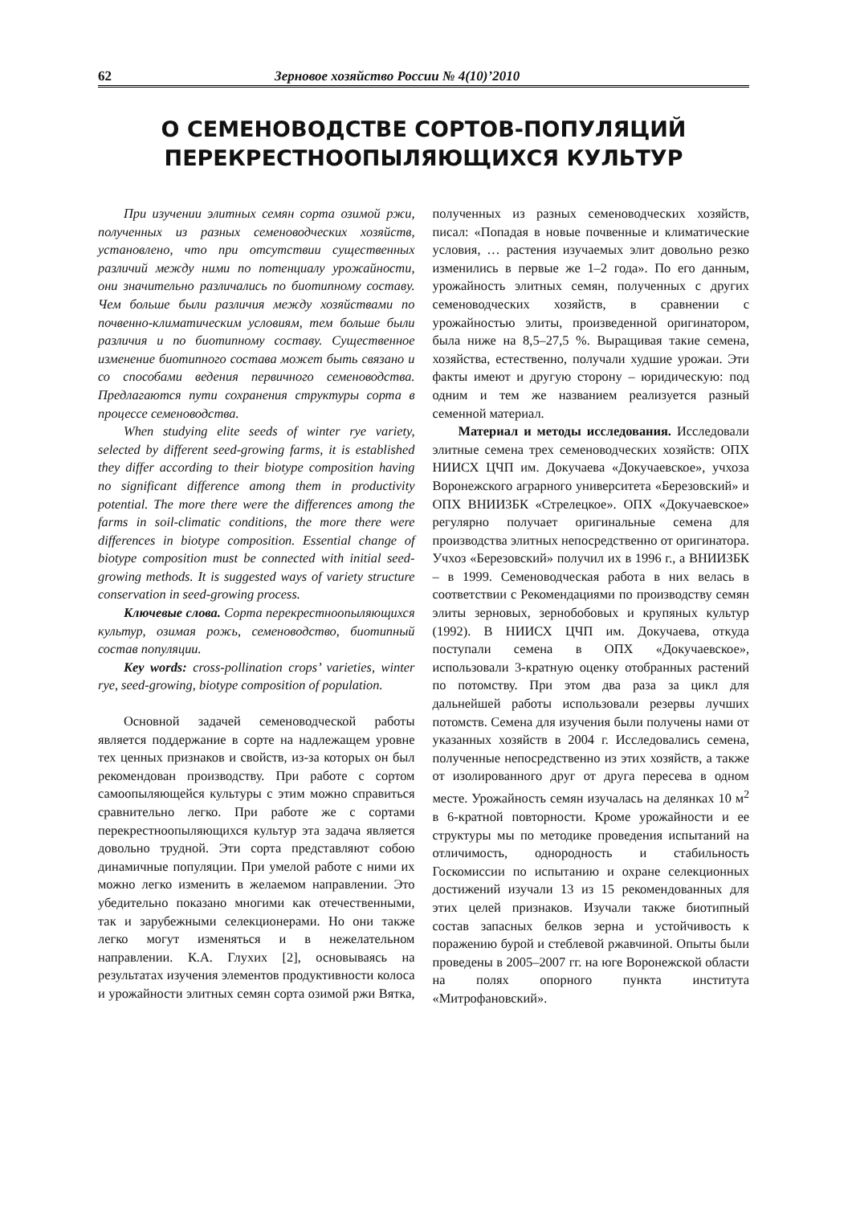62 Зерновое хозяйство России № 4(10)’2010
О СЕМЕНОВОДСТВЕ СОРТОВ-ПОПУЛЯЦИЙ
ПЕРЕКРЕСТНООПЫЛЯЮЩИХСЯ КУЛЬТУР
При изучении элитных семян сорта озимой ржи, полученных из разных семеноводческих хозяйств, установлено, что при отсутствии существенных различий между ними по потенциалу урожайности, они значительно различались по биотипному составу. Чем больше были различия между хозяйствами по почвенно-климатическим условиям, тем больше были различия и по биотипному составу. Существенное изменение биотипного состава может быть связано и со способами ведения первичного семеноводства. Предлагаются пути сохранения структуры сорта в процессе семеноводства.
When studying elite seeds of winter rye variety, selected by different seed-growing farms, it is established they differ according to their biotype composition having no significant difference among them in productivity potential. The more there were the differences among the farms in soil-climatic conditions, the more there were differences in biotype composition. Essential change of biotype composition must be connected with initial seed-growing methods. It is suggested ways of variety structure conservation in seed-growing process.
Ключевые слова. Сорта перекрестноопыляющихся культур, озимая рожь, семеноводство, биотипный состав популяции.
Key words: cross-pollination crops’ varieties, winter rye, seed-growing, biotype composition of population.
Основной задачей семеноводческой работы является поддержание в сорте на надлежащем уровне тех ценных признаков и свойств, из-за которых он был рекомендован производству. При работе с сортом самоопыляющейся культуры с этим можно справиться сравнительно легко. При работе же с сортами перекрестноопыляющихся культур эта задача является довольно трудной. Эти сорта представляют собою динамичные популяции. При умелой работе с ними их можно легко изменить в желаемом направлении. Это убедительно показано многими как отечественными, так и зарубежными селекционерами. Но они также легко могут изменяться и в нежелательном направлении. К.А. Глухих [2], основываясь на результатах изучения элементов продуктивности колоса и урожайности элитных семян сорта озимой ржи Вятка, полученных из разных семеноводческих хозяйств, писал: «Попадая в новые почвенные и климатические условия, … растения изучаемых элит довольно резко изменились в первые же 1–2 года». По его данным, урожайность элитных семян, полученных с других семеноводческих хозяйств, в сравнении с урожайностью элиты, произведенной оригинатором, была ниже на 8,5–27,5 %. Выращивая такие семена, хозяйства, естественно, получали худшие урожаи. Эти факты имеют и другую сторону – юридическую: под одним и тем же названием реализуется разный семенной материал.
Материал и методы исследования. Исследовали элитные семена трех семеноводческих хозяйств: ОПХ НИИСХ ЦЧП им. Докучаева «Докучаевское», учхоза Воронежского аграрного университета «Березовский» и ОПХ ВНИИЗБК «Стрелецкое». ОПХ «Докучаевское» регулярно получает оригинальные семена для производства элитных непосредственно от оригинатора. Учхоз «Березовский» получил их в 1996 г., а ВНИИЗБК – в 1999. Семеноводческая работа в них велась в соответствии с Рекомендациями по производству семян элиты зерновых, зернобобовых и крупяных культур (1992). В НИИСХ ЦЧП им. Докучаева, откуда поступали семена в ОПХ «Докучаевское», использовали 3-кратную оценку отобранных растений по потомству. При этом два раза за цикл для дальнейшей работы использовали резервы лучших потомств. Семена для изучения были получены нами от указанных хозяйств в 2004 г. Исследовались семена, полученные непосредственно из этих хозяйств, а также от изолированного друг от друга пересева в одном месте. Урожайность семян изучалась на делянках 10 м<sup>2</sup> в 6-кратной повторности. Кроме урожайности и ее структуры мы по методике проведения испытаний на отличимость, однородность и стабильность Госкомиссии по испытанию и охране селекционных достижений изучали 13 из 15 рекомендованных для этих целей признаков. Изучали также биотипный состав запасных белков зерна и устойчивость к поражению бурой и стеблевой ржавчиной. Опыты были проведены в 2005–2007 гг. на юге Воронежской области на полях опорного пункта института «Митрофановский».